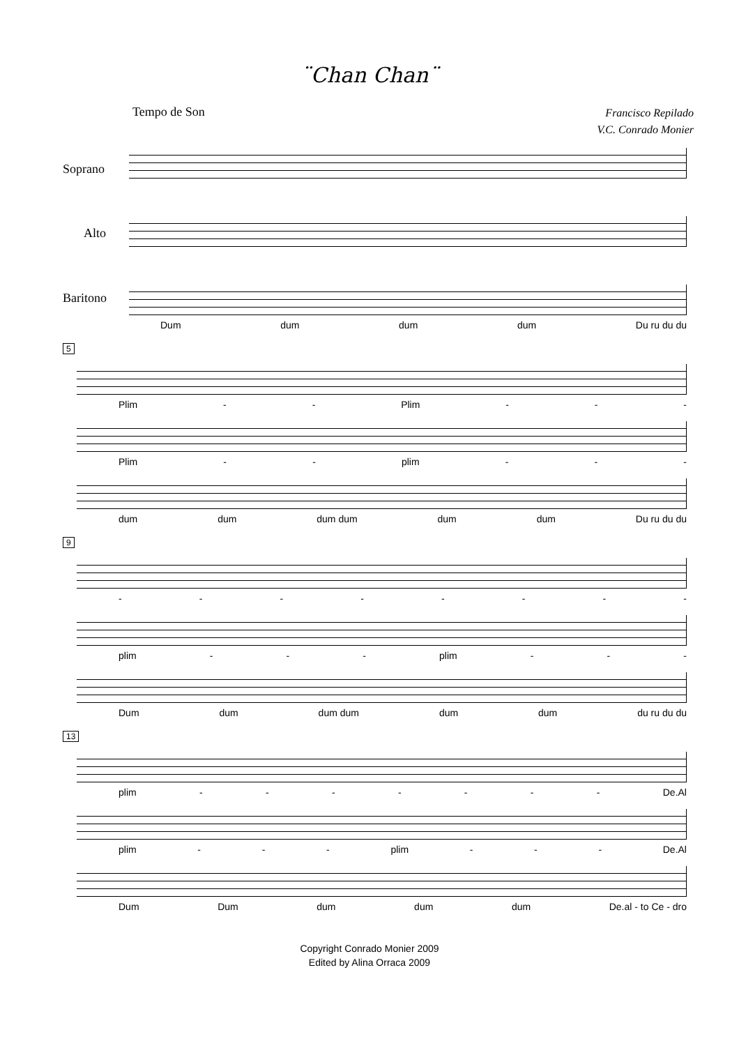¨Chan Chan¨
Tempo de Son
Francisco Repilado
V.C. Conrado Monier
Soprano
Alto
Baritono
Dum dum dum dum Du ru du du
5
Plim - - Plim - - -
Plim - - plim - - -
dum dum dum dum dum dum Du ru du du
9
- - - - - - - -
plim - - - plim - - -
Dum dum dum dum dum dum du ru du du
13
plim - - - - - - - De.Al
plim - - - plim - - - De.Al
Dum Dum dum dum dum De.al - to Ce - dro
Copyright Conrado Monier 2009
Edited by Alina Orraca 2009